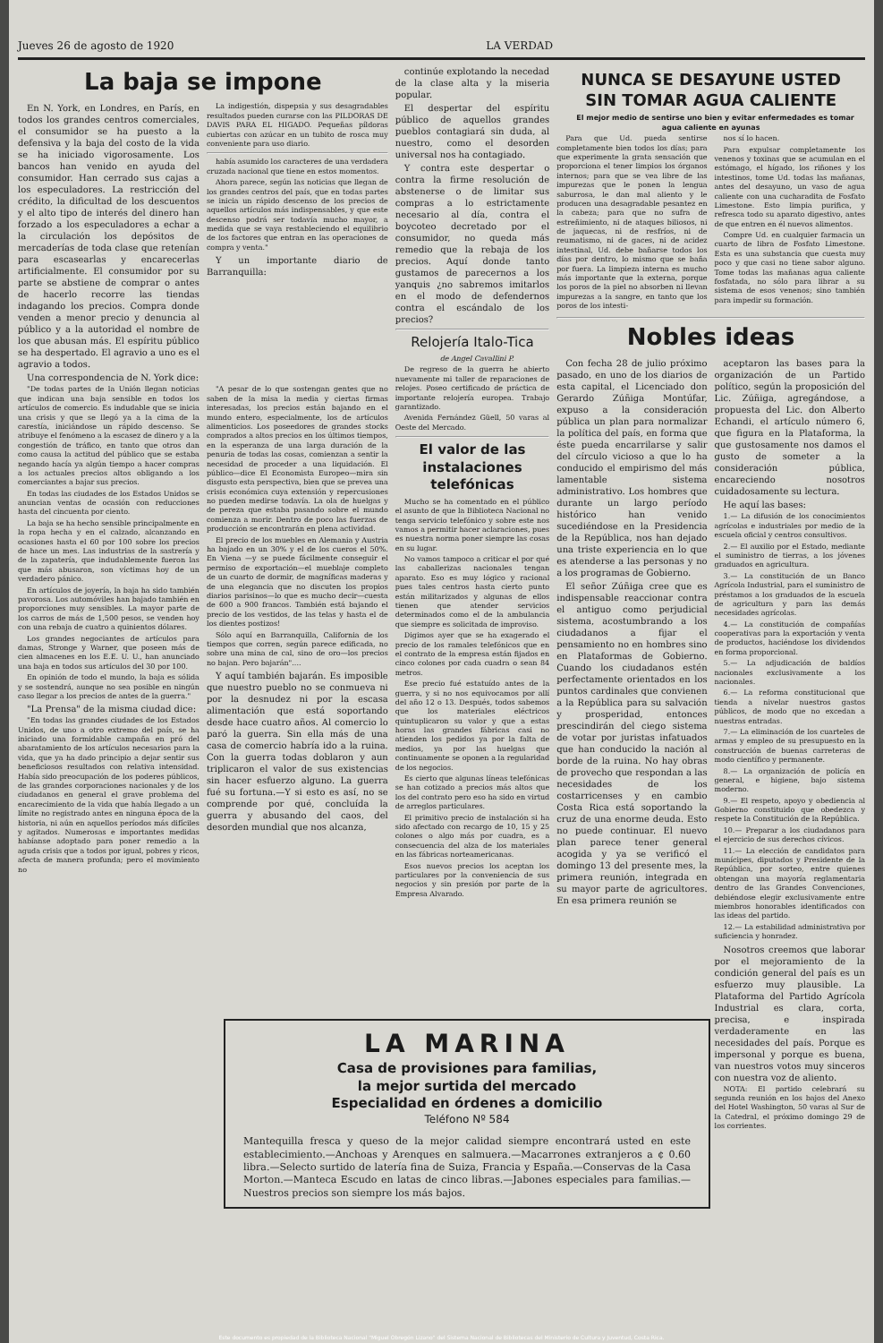Jueves 26 de agosto de 1920 LA VERDAD
La baja se impone
En N. York, en Londres, en París, en todos los grandes centros comerciales, el consumidor se ha puesto a la defensiva y la baja del costo de la vida se ha iniciado vigorosamente. Los bancos han venido en ayuda del consumidor. Han cerrado sus cajas a los especuladores. La restricción del crédito, la dificultad de los descuentos y el alto tipo de interés del dinero han forzado a los especuladores a echar a la circulación los depósitos de mercaderías de toda clase que retenían para escasearlas y encarecerlas artificialmente. El consumidor por su parte se abstiene de comprar o antes de hacerlo recorre las tiendas indagando los precios. Compra donde venden a menor precio y denuncia al público y a la autoridad el nombre de los que abusan más. El espíritu público se ha despertado. El agravio a uno es el agravio a todos.
Una correspondencia de N. York dice:
La indigestión, dispepsia y sus desagradables resultados pueden curarse con las PILDORAS DE DAVIS PARA EL HIGADO. Pequeñas píldoras cubiertas con azúcar en un tubito de rosca muy conveniente para uso diario.
había asumido los caracteres de una verdadera cruzada nacional que tiene en estos momentos.
Ahora parece, según las noticias que llegan de los grandes centros del país, que en todas partes se inicia un rápido descenso de los precios de aquellos artículos más indispensables, y que este descenso podrá ser todavía mucho mayor, a medida que se vaya restableciendo el equilibrio de los factores que entran en las operaciones de compra y venta."
Y un importante diario de Barranquilla:
"De todas partes de la Unión llegan noticias que indican una baja sensible en todos los artículos de comercio. Es indudable que se inicia una crisis y que se llegó ya a la cima de la carestía, iniciándose un rápido descenso. Se atribuye el fenómeno a la escasez de dinero y a la congestión de tráfico, en tanto que otros dan como causa la actitud del público que se estaba negando hacía ya algún tiempo a hacer compras a los actuales precios altos obligando a los comerciantes a bajar sus precios.
En todas las ciudades de los Estados Unidos se anuncian ventas de ocasión con reducciones hasta del cincuenta por ciento.
La baja se ha hecho sensible principalmente en la ropa hecha y en el calzado, alcanzando en ocasiones hasta el 60 por 100 sobre los precios de hace un mes. Las industrias de la sastrería y de la zapatería, que indudablemente fueron las que más abusaron, son víctimas hoy de un verdadero pánico.
En artículos de joyería, la baja ha sido también pavorosa. Los automóviles han bajado también en proporciones muy sensibles. La mayor parte de los carros de más de 1,500 pesos, se venden hoy con una rebaja de cuatro a quinientos dólares.
Los grandes negociantes de artículos para damas, Stronge y Warner, que poseen más de cien almacenes en los E.E. U. U., han anunciado una baja en todos sus artículos del 30 por 100.
En opinión de todo el mundo, la baja es sólida y se sostendrá, aunque no sea posible en ningún caso llegar a los precios de antes de la guerra."
"La Prensa" de la misma ciudad dice:
"En todas las grandes ciudades de los Estados Unidos, de uno a otro extremo del país, se ha iniciado una formidable campaña en pró del abaratamiento de los artículos necesarios para la vida, que ya ha dado principio a dejar sentir sus beneficiosos resultados con relativa intensidad. Había sido preocupación de los poderes públicos, de las grandes corporaciones nacionales y de los ciudadanos en general el grave problema del encarecimiento de la vida que había llegado a un límite no registrado antes en ninguna época de la historia, ni aún en aquellos períodos más difíciles y agitados. Numerosas e importantes medidas habíanse adoptado para poner remedio a la aguda crisis que a todos por igual, pobres y ricos, afecta de manera profunda; pero el movimiento no
"A pesar de lo que sostengan gentes que no saben de la misa la media y ciertas firmas interesadas, los precios están bajando en el mundo entero, especialmente, los de artículos alimenticios. Los poseedores de grandes stocks comprados a altos precios en los últimos tiempos, en la esperanza de una larga duración de la penuria de todas las cosas, comienzan a sentir la necesidad de proceder a una liquidación. El público—dice El Economista Europeo—mira sin disgusto esta perspectiva, bien que se prevea una crisis económica cuya extensión y repercusiones no pueden medirse todavía. La ola de huelgas y de pereza que estaba pasando sobre el mundo comienza a morir. Dentro de poco las fuerzas de producción se encontrarán en plena actividad.
El precio de los muebles en Alemania y Austria ha bajado en un 30% y el de los cueros el 50%. En Viena —y se puede fácilmente conseguir el permiso de exportación—el mueblaje completo de un cuarto de dormir, de magníficas maderas y de una elegancia que no discuten los propios diarios parisinos—lo que es mucho decir—cuesta de 600 a 900 francos. También está bajando el precio de los vestidos, de las telas y hasta el de los dientes postizos!
Sólo aquí en Barranquilla, California de los tiempos que corren, según parece edificada, no sobre una mina de cal, sino de oro—los precios no bajan. Pero bajarán"....
Y aquí también bajarán. Es imposible que nuestro pueblo no se conmueva ni por la desnudez ni por la escasa alimentación que está soportando desde hace cuatro años. Al comercio lo paró la guerra. Sin ella más de una casa de comercio habría ido a la ruina. Con la guerra todas doblaron y aun triplicaron el valor de sus existencias sin hacer esfuerzo alguno. La guerra fué su fortuna.—Y si esto es así, no se comprende por qué, concluída la guerra y abusando del caos, del desorden mundial que nos alcanza,
continúe explotando la necedad de la clase alta y la miseria popular.
El despertar del espíritu público de aquellos grandes pueblos contagiará sin duda, al nuestro, como el desorden universal nos ha contagiado.
Y contra este despertar o contra la firme resolución de abstenerse o de limitar sus compras a lo estrictamente necesario al día, contra el boycoteo decretado por el consumidor, no queda más remedio que la rebaja de los precios. Aquí donde tanto gustamos de parecernos a los yanquis ¿no sabremos imitarlos en el modo de defendernos contra el escándalo de los precios?
Relojería Italo-Tica
de Angel Cavallini P.
De regreso de la guerra he abierto nuevamente mi taller de reparaciones de relojes. Poseo certificado de práctica de importante relojería europea. Trabajo garantizado.
Avenida Fernández Güell, 50 varas al Oeste del Mercado.
El valor de las instalaciones telefónicas
Mucho se ha comentado en el público el asunto de que la Biblioteca Nacional no tenga servicio telefónico y sobre este nos vamos a permitir hacer aclaraciones, pues es nuestra norma poner siempre las cosas en su lugar.
No vamos tampoco a criticar el por qué las caballerizas nacionales tengan aparato. Eso es muy lógico y racional pues tales centros hasta cierto punto están militarizados y algunas de ellos tienen que atender servicios determinados como el de la ambulancia que siempre es solicitada de improviso.
Digimos ayer que se ha exagerado el precio de los ramales telefónicos que en el contrato de la empresa están fijados en cinco colones por cada cuadra o sean 84 metros.
Ese precio fué estatuído antes de la guerra, y si no nos equivocamos por allí del año 12 o 13. Después, todos sabemos que los materiales eléctricos quintuplicaron su valor y que a estas horas las grandes fábricas casi no atienden los pedidos ya por la falta de medios, ya por las huelgas que continuamente se oponen a la regularidad de los negocios.
Es cierto que algunas líneas telefónicas se han cotizado a precios más altos que los del contrato pero eso ha sido en virtud de arreglos particulares.
El primitivo precio de instalación si ha sido afectado con recargo de 10, 15 y 25 colones o algo más por cuadra, es a consecuencia del alza de los materiales en las fábricas norteamericanas.
Esos nuevos precios los aceptan los particulares por la conveniencia de sus negocios y sin presión por parte de la Empresa Alvarado.
NUNCA SE DESAYUNE USTED
SIN TOMAR AGUA CALIENTE
El mejor medio de sentirse uno bien y evitar enfermedades es tomar agua caliente en ayunas
Para que Ud. pueda sentirse completamente bien todos los días; para que experimente la grata sensación que proporciona el tener limpios los órganos internos; para que se vea libre de las impurezas que le ponen la lengua saburrosa, le dan mal aliento y le producen una desagradable pesantez en la cabeza; para que no sufra de estreñimiento, ni de ataques biliosos, ni de jaquecas, ni de resfríos, ni de reumatismo, ni de gaces, ni de acidez intestinal, Ud. debe bañarse todos los días por dentro, lo mismo que se baña por fuera. La limpieza interna es mucho más importante que la externa, porque los poros de la piel no absorben ni llevan impurezas a la sangre, en tanto que los poros de los intesti-
nos sí lo hacen.
Para expulsar completamente los venenos y toxinas que se acumulan en el estómago, el hígado, los riñones y los intestinos, tome Ud. todas las mañanas, antes del desayuno, un vaso de agua caliente con una cucharadita de Fosfato Limestone. Esto limpia purifica, y refresca todo su aparato digestivo, antes de que entren en él nuevos alimentos.
Compre Ud. en cualquier farmacia un cuarto de libra de Fosfato Limestone. Esta es una substancia que cuesta muy poco y que casi no tiene sabor alguno. Tome todas las mañanas agua caliente fosfatada, no sólo para librar a su sistema de esos venenos; sino también para impedir su formación.
Nobles ideas
Con fecha 28 de julio próximo pasado, en uno de los diarios de esta capital, el Licenciado don Gerardo Zúñiga Montúfar, expuso a la consideración pública un plan para normalizar la política del país, en forma que éste pueda encarrilarse y salir del círculo vicioso a que lo ha conducido el empirismo del más lamentable sistema administrativo. Los hombres que durante un largo período histórico han venido sucediéndose en la Presidencia de la República, nos han dejado una triste experiencia en lo que es atenderse a las personas y no a los programas de Gobierno.
El señor Zúñiga cree que es indispensable reaccionar contra el antiguo como perjudicial sistema, acostumbrando a los ciudadanos a fijar el pensamiento no en hombres sino en Plataformas de Gobierno. Cuando los ciudadanos estén perfectamente orientados en los puntos cardinales que convienen a la República para su salvación y prosperidad, entonces prescindirán del ciego sistema de votar por juristas infatuados que han conducido la nación al borde de la ruina. No hay obras de provecho que respondan a las necesidades de los costarricenses y en cambio Costa Rica está soportando la cruz de una enorme deuda. Esto no puede continuar. El nuevo plan parece tener general acogida y ya se verificó el domingo 13 del presente mes, la primera reunión, integrada en su mayor parte de agricultores. En esa primera reunión se
aceptaron las bases para la organización de un Partido político, según la proposición del Lic. Zúñiga, agregándose, a propuesta del Lic. don Alberto Echandi, el artículo número 6, que figura en la Plataforma, la que gustosamente nos damos el gusto de someter a la consideración pública, encareciendo nosotros cuidadosamente su lectura.
He aquí las bases:
1.— La difusión de los conocimientos agrícolas e industriales por medio de la escuela oficial y centros consultivos.
2.— El auxilio por el Estado, mediante el suministro de tierras, a los jóvenes graduados en agricultura.
3.— La constitución de un Banco Agrícola Industrial, para el suministro de préstamos a los graduados de la escuela de agricultura y para las demás necesidades agrícolas.
4.— La constitución de compañías cooperativas para la exportación y venta de productos, haciéndose los dividendos en forma proporcional.
5.— La adjudicación de baldíos nacionales exclusivamente a los nacionales.
6.— La reforma constitucional que tienda a nivelar nuestros gastos públicos, de modo que no excedan a nuestras entradas.
7.— La eliminación de los cuarteles de armas y empleo de su presupuesto en la construcción de buenas carreteras de modo científico y permanente.
8.— La organización de policía en general, e higiene, bajo sistema moderno.
9.— El respeto, apoyo y obediencia al Gobierno constituido que obedezca y respete la Constitución de la República.
10.— Preparar a los ciudadanos para el ejercicio de sus derechos cívicos.
11.— La elección de candidatos para munícipes, diputados y Presidente de la República, por sorteo, entre quienes obtengan una mayoría reglamentaria dentro de las Grandes Convenciones, debiéndose elegir exclusivamente entre miembros honorables identificados con las ideas del partido.
12.— La estabilidad administrativa por suficiencia y honradez.
Nosotros creemos que laborar por el mejoramiento de la condición general del país es un esfuerzo muy plausible. La Plataforma del Partido Agrícola Industrial es clara, corta, precisa, e inspirada verdaderamente en las necesidades del país. Porque es impersonal y porque es buena, van nuestros votos muy sinceros con nuestra voz de aliento.
NOTA: El partido celebrará su segunda reunión en los bajos del Anexo del Hotel Washington, 50 varas al Sur de la Catedral, el próximo domingo 29 de los corrientes.
LA MARINA
Casa de provisiones para familias,
la mejor surtida del mercado
Especialidad en órdenes a domicilio
Teléfono Nº 584
Mantequilla fresca y queso de la mejor calidad siempre encontrará usted en este establecimiento.—Anchoas y Arenques en salmuera.—Macarrones extranjeros a ¢ 0.60 libra.—Selecto surtido de latería fina de Suiza, Francia y España.—Conservas de la Casa Morton.—Manteca Escudo en latas de cinco libras.—Jabones especiales para familias.—Nuestros precios son siempre los más bajos.
Este documento es propiedad de la Biblioteca Nacional "Miguel Obregón Lizano" del Sistema Nacional de Bibliotecas del Ministerio de Cultura y Juventud, Costa Rica.